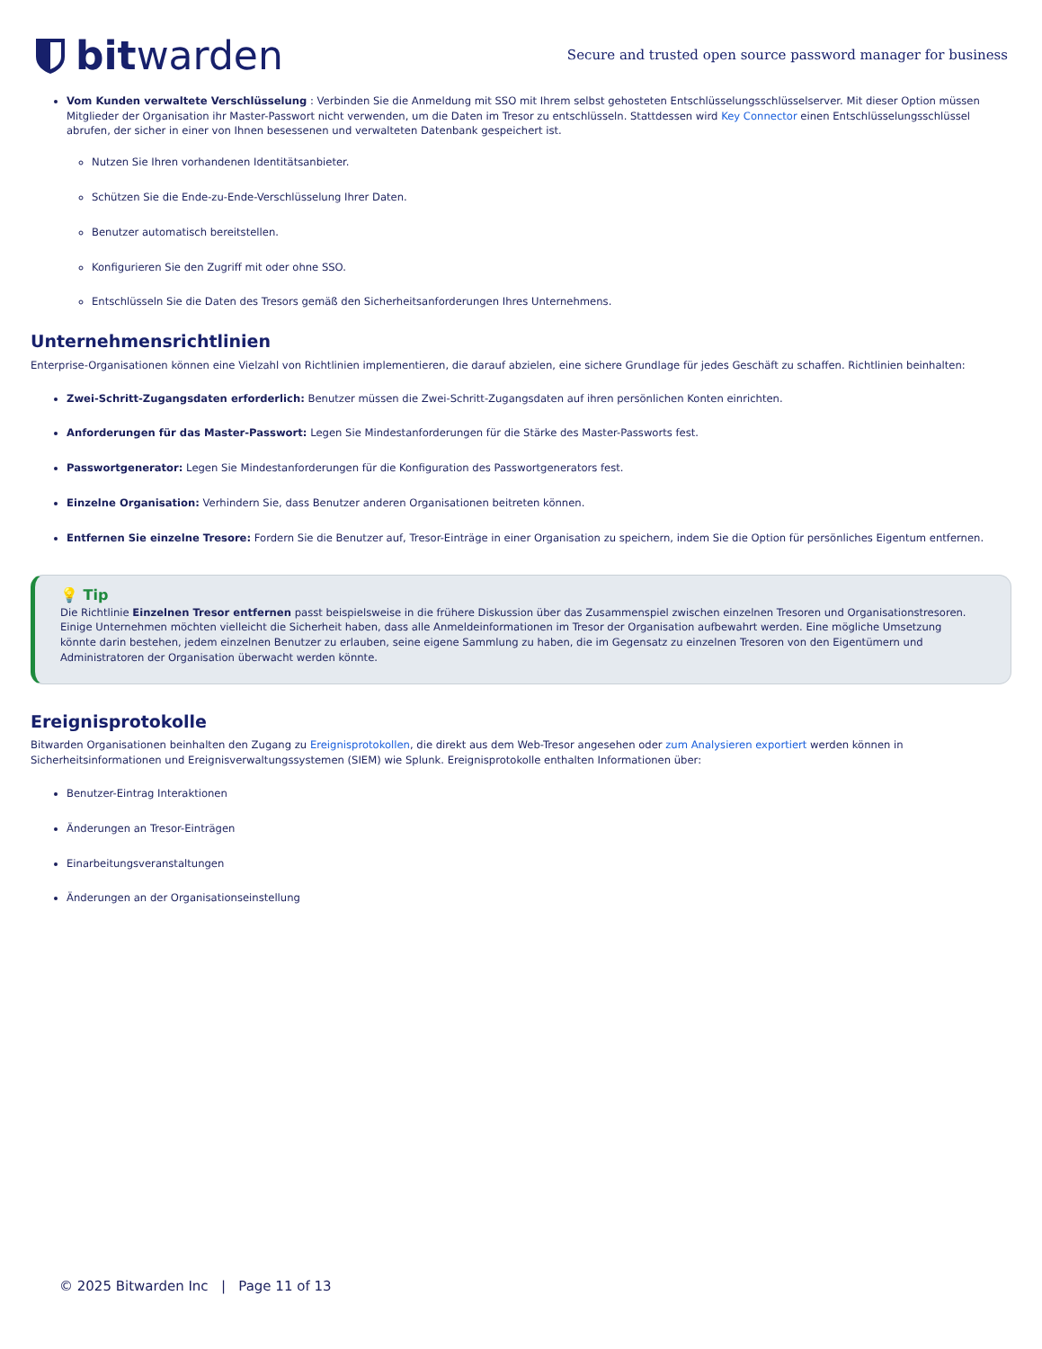bitwarden
Secure and trusted open source password manager for business
Vom Kunden verwaltete Verschlüsselung : Verbinden Sie die Anmeldung mit SSO mit Ihrem selbst gehosteten Entschlüsselungsschlüsselserver. Mit dieser Option müssen Mitglieder der Organisation ihr Master-Passwort nicht verwenden, um die Daten im Tresor zu entschlüsseln. Stattdessen wird Key Connector einen Entschlüsselungsschlüssel abrufen, der sicher in einer von Ihnen besessenen und verwalteten Datenbank gespeichert ist.
Nutzen Sie Ihren vorhandenen Identitätsanbieter.
Schützen Sie die Ende-zu-Ende-Verschlüsselung Ihrer Daten.
Benutzer automatisch bereitstellen.
Konfigurieren Sie den Zugriff mit oder ohne SSO.
Entschlüsseln Sie die Daten des Tresors gemäß den Sicherheitsanforderungen Ihres Unternehmens.
Unternehmensrichtlinien
Enterprise-Organisationen können eine Vielzahl von Richtlinien implementieren, die darauf abzielen, eine sichere Grundlage für jedes Geschäft zu schaffen. Richtlinien beinhalten:
Zwei-Schritt-Zugangsdaten erforderlich: Benutzer müssen die Zwei-Schritt-Zugangsdaten auf ihren persönlichen Konten einrichten.
Anforderungen für das Master-Passwort: Legen Sie Mindestanforderungen für die Stärke des Master-Passworts fest.
Passwortgenerator: Legen Sie Mindestanforderungen für die Konfiguration des Passwortgenerators fest.
Einzelne Organisation: Verhindern Sie, dass Benutzer anderen Organisationen beitreten können.
Entfernen Sie einzelne Tresore: Fordern Sie die Benutzer auf, Tresor-Einträge in einer Organisation zu speichern, indem Sie die Option für persönliches Eigentum entfernen.
💡 Tip
Die Richtlinie Einzelnen Tresor entfernen passt beispielsweise in die frühere Diskussion über das Zusammenspiel zwischen einzelnen Tresoren und Organisationstresoren. Einige Unternehmen möchten vielleicht die Sicherheit haben, dass alle Anmeldeinformationen im Tresor der Organisation aufbewahrt werden. Eine mögliche Umsetzung könnte darin bestehen, jedem einzelnen Benutzer zu erlauben, seine eigene Sammlung zu haben, die im Gegensatz zu einzelnen Tresoren von den Eigentümern und Administratoren der Organisation überwacht werden könnte.
Ereignisprotokolle
Bitwarden Organisationen beinhalten den Zugang zu Ereignisprotokollen, die direkt aus dem Web-Tresor angesehen oder zum Analysieren exportiert werden können in Sicherheitsinformationen und Ereignisverwaltungssystemen (SIEM) wie Splunk. Ereignisprotokolle enthalten Informationen über:
Benutzer-Eintrag Interaktionen
Änderungen an Tresor-Einträgen
Einarbeitungsveranstaltungen
Änderungen an der Organisationseinstellung
© 2025 Bitwarden Inc | Page 11 of 13